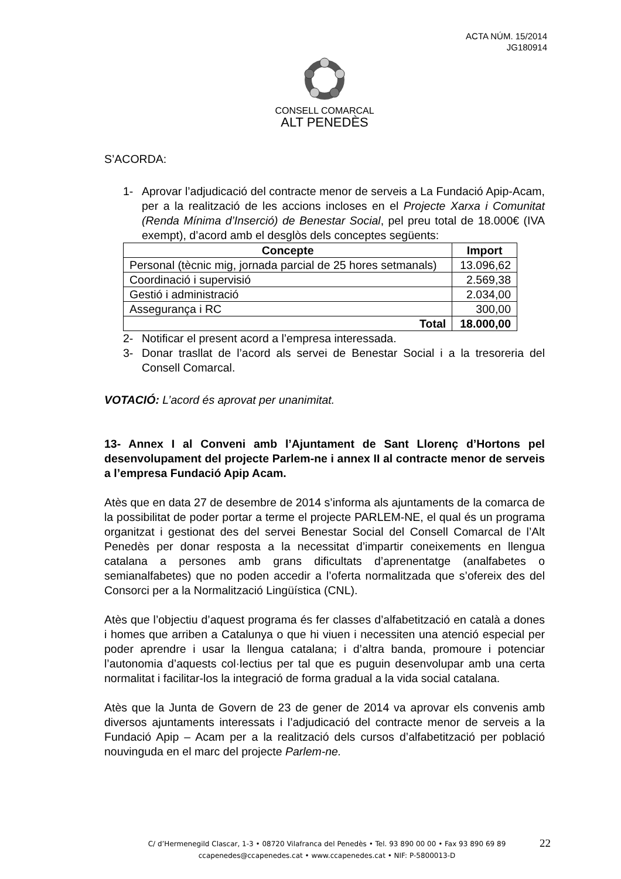ACTA NÚM. 15/2014
JG180914
CONSELL COMARCAL
ALT PENEDÈS
S’ACORDA:
1- Aprovar l’adjudicació del contracte menor de serveis a La Fundació Apip-Acam, per a la realització de les accions incloses en el Projecte Xarxa i Comunitat (Renda Mínima d’Inserció) de Benestar Social, pel preu total de 18.000€ (IVA exempt), d’acord amb el desglòs dels conceptes següents:
| Concepte | Import |
| --- | --- |
| Personal (tècnic mig, jornada parcial de 25 hores setmanals) | 13.096,62 |
| Coordinació i supervisió | 2.569,38 |
| Gestió i administració | 2.034,00 |
| Assegurança i RC | 300,00 |
| Total | 18.000,00 |
2- Notificar el present acord a l’empresa interessada.
3- Donar trasllat de l’acord als servei de Benestar Social i a la tresoreria del Consell Comarcal.
VOTACIÓ: L’acord és aprovat per unanimitat.
13- Annex I al Conveni amb l’Ajuntament de Sant Llorenç d’Hortons pel desenvolupament del projecte Parlem-ne i annex II al contracte menor de serveis a l’empresa Fundació Apip Acam.
Atès que en data 27 de desembre de 2014 s’informa als ajuntaments de la comarca de la possibilitat de poder portar a terme el projecte PARLEM-NE, el qual és un programa organitzat i gestionat des del servei Benestar Social del Consell Comarcal de l’Alt Penedès per donar resposta a la necessitat d’impartir coneixements en llengua catalana a persones amb grans dificultats d’aprenentatge (analfabetes o semianalfabetes) que no poden accedir a l’oferta normalitzada que s’ofereix des del Consorci per a la Normalització Lingüística (CNL).
Atès que l’objectiu d’aquest programa és fer classes d’alfabetització en català a dones i homes que arriben a Catalunya o que hi viuen i necessiten una atenció especial per poder aprendre i usar la llengua catalana; i d’altra banda, promoure i potenciar l’autonomia d’aquests col·lectius per tal que es puguin desenvolupar amb una certa normalitat i facilitar-los la integració de forma gradual a la vida social catalana.
Atès que la Junta de Govern de 23 de gener de 2014 va aprovar els convenis amb diversos ajuntaments interessats i l’adjudicació del contracte menor de serveis a la Fundació Apip – Acam per a la realització dels cursos d’alfabetització per població nouvinguda en el marc del projecte Parlem-ne.
C/ d’Hermenegild Clascar, 1-3 • 08720 Vilafranca del Penedès • Tel. 93 890 00 00 • Fax 93 890 69 89
ccapenedes@ccapenedes.cat • www.ccapenedes.cat • NIF: P-5800013-D
22